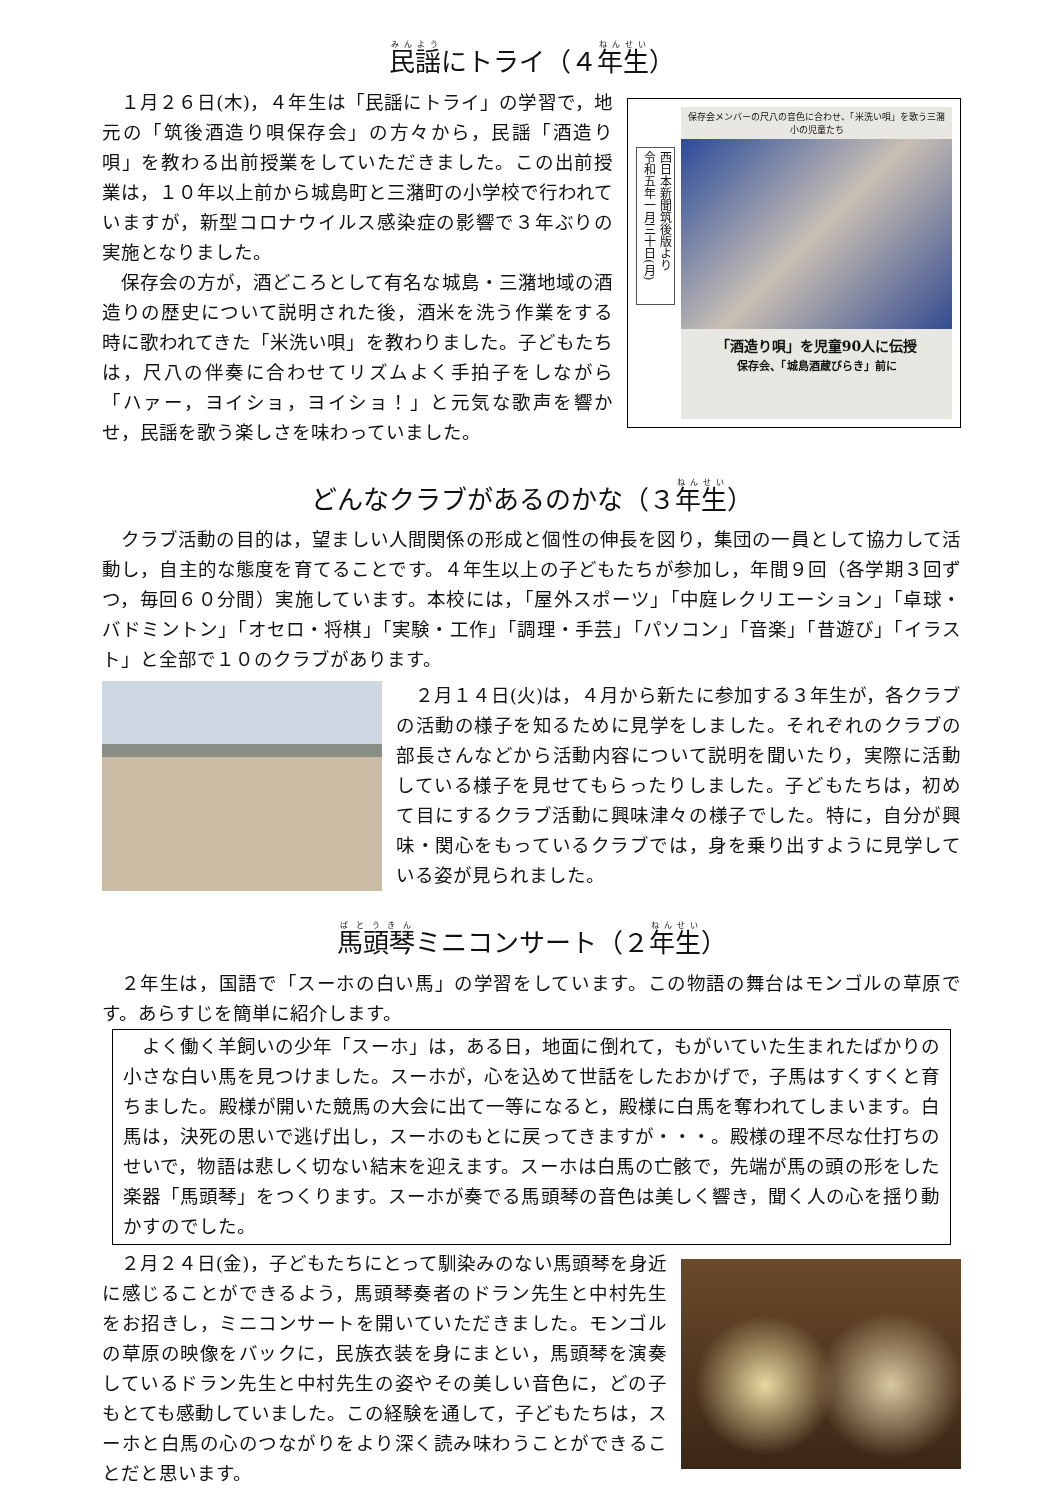民謡にトライ（４年生）
１月２６日(木)，４年生は「民謡にトライ」の学習で，地元の「筑後酒造り唄保存会」の方々から，民謡「酒造り唄」を教わる出前授業をしていただきました。この出前授業は，１０年以上前から城島町と三潴町の小学校で行われていますが，新型コロナウイルス感染症の影響で３年ぶりの実施となりました。
保存会の方が，酒どころとして有名な城島・三潴地域の酒造りの歴史について説明された後，酒米を洗う作業をする時に歌われてきた「米洗い唄」を教わりました。子どもたちは，尺八の伴奏に合わせてリズムよく手拍子をしながら「ハァー，ヨイショ，ヨイショ！」と元気な歌声を響かせ，民謡を歌う楽しさを味わっていました。
西日本新聞筑後版より
令和五年一月三十日(月)
保存会メンバーの尺八の音色に合わせ、「米洗い唄」を歌う三潴小の児童たち
「酒造り唄」を児童90人に伝授
保存会、「城島酒蔵びらき」前に
どんなクラブがあるのかな（３年生）
クラブ活動の目的は，望ましい人間関係の形成と個性の伸長を図り，集団の一員として協力して活動し，自主的な態度を育てることです。４年生以上の子どもたちが参加し，年間９回（各学期３回ずつ，毎回６０分間）実施しています。本校には，「屋外スポーツ」「中庭レクリエーション」「卓球・バドミントン」「オセロ・将棋」「実験・工作」「調理・手芸」「パソコン」「音楽」「昔遊び」「イラスト」と全部で１０のクラブがあります。
２月１４日(火)は，４月から新たに参加する３年生が，各クラブの活動の様子を知るために見学をしました。それぞれのクラブの部長さんなどから活動内容について説明を聞いたり，実際に活動している様子を見せてもらったりしました。子どもたちは，初めて目にするクラブ活動に興味津々の様子でした。特に，自分が興味・関心をもっているクラブでは，身を乗り出すように見学している姿が見られました。
馬頭琴ミニコンサート（２年生）
２年生は，国語で「スーホの白い馬」の学習をしています。この物語の舞台はモンゴルの草原です。あらすじを簡単に紹介します。
よく働く羊飼いの少年「スーホ」は，ある日，地面に倒れて，もがいていた生まれたばかりの小さな白い馬を見つけました。スーホが，心を込めて世話をしたおかげで，子馬はすくすくと育ちました。殿様が開いた競馬の大会に出て一等になると，殿様に白馬を奪われてしまいます。白馬は，決死の思いで逃げ出し，スーホのもとに戻ってきますが・・・。殿様の理不尽な仕打ちのせいで，物語は悲しく切ない結末を迎えます。スーホは白馬の亡骸で，先端が馬の頭の形をした楽器「馬頭琴」をつくります。スーホが奏でる馬頭琴の音色は美しく響き，聞く人の心を揺り動かすのでした。
２月２４日(金)，子どもたちにとって馴染みのない馬頭琴を身近に感じることができるよう，馬頭琴奏者のドラン先生と中村先生をお招きし，ミニコンサートを開いていただきました。モンゴルの草原の映像をバックに，民族衣装を身にまとい，馬頭琴を演奏しているドラン先生と中村先生の姿やその美しい音色に，どの子もとても感動していました。この経験を通して，子どもたちは，スーホと白馬の心のつながりをより深く読み味わうことができることだと思います。